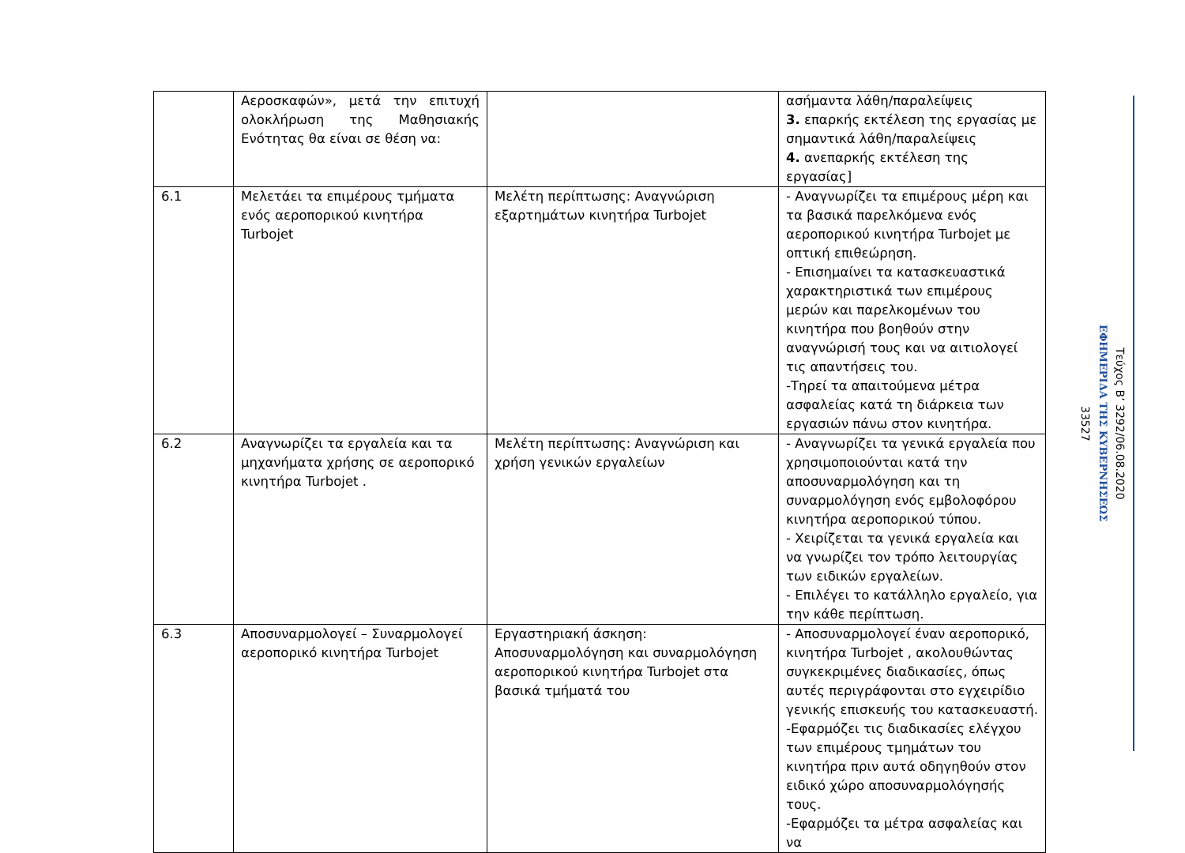| | Αεροσκαφών», μετά την επιτυχή ολοκλήρωση της Μαθησιακής Ενότητας θα είναι σε θέση να: | | ασήμαντα λάθη/παραλείψεις 3. επαρκής εκτέλεση της εργασίας με σημαντικά λάθη/παραλείψεις 4. ανεπαρκής εκτέλεση της εργασίας] |
| 6.1 | Μελετάει τα επιμέρους τμήματα ενός αεροπορικού κινητήρα Turbojet | Μελέτη περίπτωσης: Αναγνώριση εξαρτημάτων κινητήρα Turbojet | - Αναγνωρίζει τα επιμέρους μέρη και τα βασικά παρελκόμενα ενός αεροπορικού κινητήρα Turbojet με οπτική επιθεώρηση. - Επισημαίνει τα κατασκευαστικά χαρακτηριστικά των επιμέρους μερών και παρελκομένων του κινητήρα που βοηθούν στην αναγνώρισή τους και να αιτιολογεί τις απαντήσεις του. -Τηρεί τα απαιτούμενα μέτρα ασφαλείας κατά τη διάρκεια των εργασιών πάνω στον κινητήρα. |
| 6.2 | Αναγνωρίζει τα εργαλεία και τα μηχανήματα χρήσης σε αεροπορικό κινητήρα Turbojet . | Μελέτη περίπτωσης: Αναγνώριση και χρήση γενικών εργαλείων | - Αναγνωρίζει τα γενικά εργαλεία που χρησιμοποιούνται κατά την αποσυναρμολόγηση και τη συναρμολόγηση ενός εμβολοφόρου κινητήρα αεροπορικού τύπου. - Χειρίζεται τα γενικά εργαλεία και να γνωρίζει τον τρόπο λειτουργίας των ειδικών εργαλείων. - Επιλέγει το κατάλληλο εργαλείο, για την κάθε περίπτωση. |
| 6.3 | Αποσυναρμολογεί – Συναρμολογεί αεροπορικό κινητήρα Turbojet | Εργαστηριακή άσκηση: Αποσυναρμολόγηση και συναρμολόγηση αεροπορικού κινητήρα Turbojet στα βασικά τμήματά του | - Αποσυναρμολογεί έναν αεροπορικό, κινητήρα Turbojet , ακολουθώντας συγκεκριμένες διαδικασίες, όπως αυτές περιγράφονται στο εγχειρίδιο γενικής επισκευής του κατασκευαστή. -Εφαρμόζει τις διαδικασίες ελέγχου των επιμέρους τμημάτων του κινητήρα πριν αυτά οδηγηθούν στον ειδικό χώρο αποσυναρμολόγησής τους. -Εφαρμόζει τα μέτρα ασφαλείας και να |
Τεύχος Β’ 3292/06.08.2020
ΕΦΗΜΕΡΙΔΑ ΤΗΣ ΚΥΒΕΡΝΗΣΕΩΣ
33527